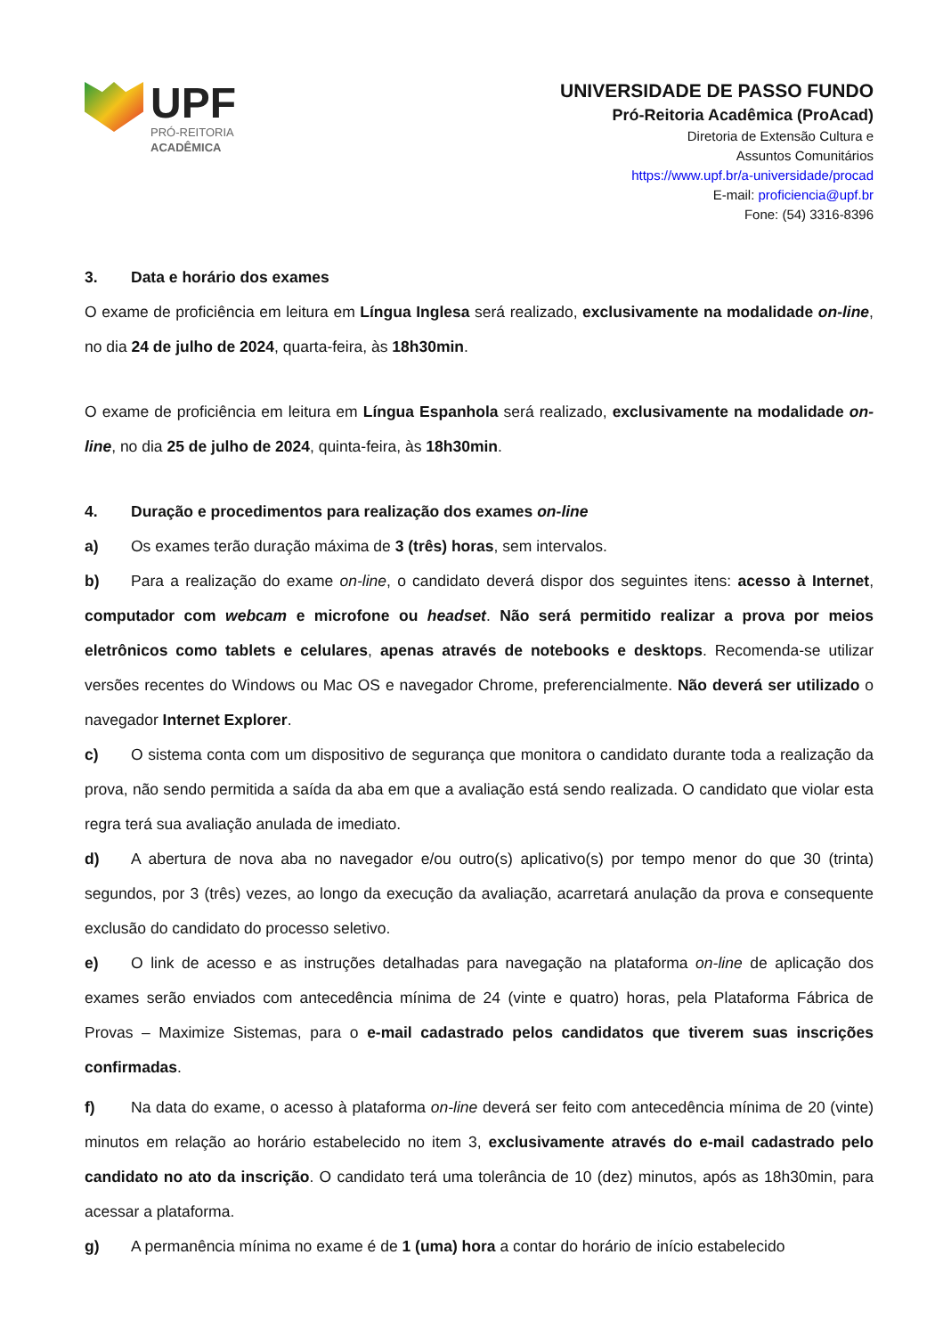UPF
PRÓ-REITORIA
ACADÊMICA
UNIVERSIDADE DE PASSO FUNDO
Pró-Reitoria Acadêmica (ProAcad)
Diretoria de Extensão Cultura e
Assuntos Comunitários
https://www.upf.br/a-universidade/procad
E-mail: proficiencia@upf.br
Fone: (54) 3316-8396
3. Data e horário dos exames
O exame de proficiência em leitura em Língua Inglesa será realizado, exclusivamente na modalidade on-line, no dia 24 de julho de 2024, quarta-feira, às 18h30min.
O exame de proficiência em leitura em Língua Espanhola será realizado, exclusivamente na modalidade on-line, no dia 25 de julho de 2024, quinta-feira, às 18h30min.
4. Duração e procedimentos para realização dos exames on-line
a) Os exames terão duração máxima de 3 (três) horas, sem intervalos.
b) Para a realização do exame on-line, o candidato deverá dispor dos seguintes itens: acesso à Internet, computador com webcam e microfone ou headset. Não será permitido realizar a prova por meios eletrônicos como tablets e celulares, apenas através de notebooks e desktops. Recomenda-se utilizar versões recentes do Windows ou Mac OS e navegador Chrome, preferencialmente. Não deverá ser utilizado o navegador Internet Explorer.
c) O sistema conta com um dispositivo de segurança que monitora o candidato durante toda a realização da prova, não sendo permitida a saída da aba em que a avaliação está sendo realizada. O candidato que violar esta regra terá sua avaliação anulada de imediato.
d) A abertura de nova aba no navegador e/ou outro(s) aplicativo(s) por tempo menor do que 30 (trinta) segundos, por 3 (três) vezes, ao longo da execução da avaliação, acarretará anulação da prova e consequente exclusão do candidato do processo seletivo.
e) O link de acesso e as instruções detalhadas para navegação na plataforma on-line de aplicação dos exames serão enviados com antecedência mínima de 24 (vinte e quatro) horas, pela Plataforma Fábrica de Provas – Maximize Sistemas, para o e-mail cadastrado pelos candidatos que tiverem suas inscrições confirmadas.
f) Na data do exame, o acesso à plataforma on-line deverá ser feito com antecedência mínima de 20 (vinte) minutos em relação ao horário estabelecido no item 3, exclusivamente através do e-mail cadastrado pelo candidato no ato da inscrição. O candidato terá uma tolerância de 10 (dez) minutos, após as 18h30min, para acessar a plataforma.
g) A permanência mínima no exame é de 1 (uma) hora a contar do horário de início estabelecido